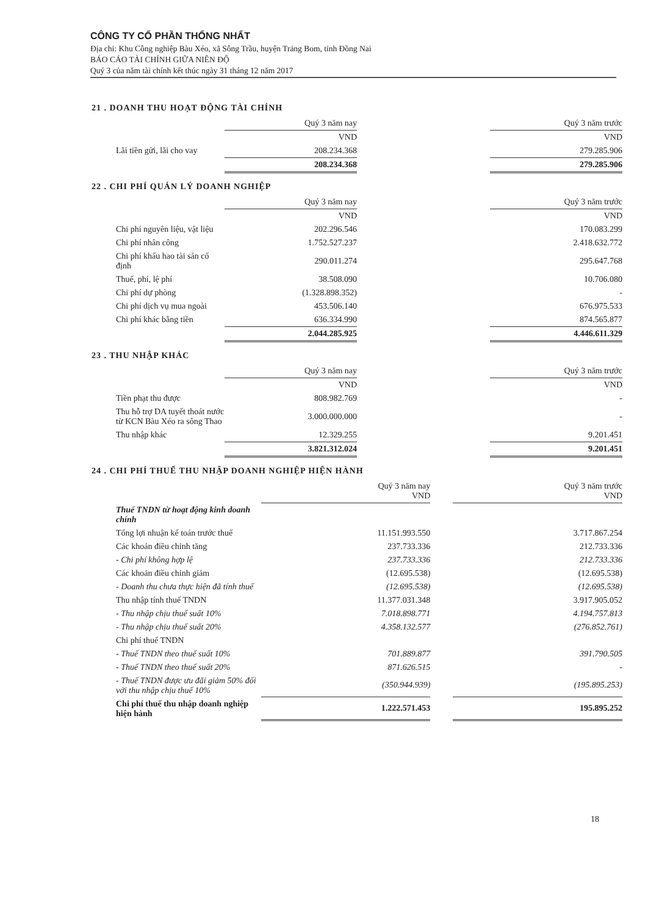CÔNG TY CỔ PHẦN THỐNG NHẤT
Địa chỉ: Khu Công nghiệp Bàu Xéo, xã Sông Trầu, huyện Trảng Bom, tỉnh Đồng Nai
BÁO CÁO TÀI CHÍNH GIỮA NIÊN ĐỘ
Quý 3 của năm tài chính kết thúc ngày 31 tháng 12 năm 2017
21 . DOANH THU HOẠT ĐỘNG TÀI CHÍNH
| | Quý 3 năm nay | | Quý 3 năm trước |
| --- | --- | --- | --- |
| | VND | | VND |
| Lãi tiền gửi, lãi cho vay | 208.234.368 | | 279.285.906 |
| | 208.234.368 | | 279.285.906 |
22 . CHI PHÍ QUẢN LÝ DOANH NGHIỆP
| | Quý 3 năm nay | | Quý 3 năm trước |
| --- | --- | --- | --- |
| | VND | | VND |
| Chi phí nguyên liệu, vật liệu | 202.296.546 | | 170.083.299 |
| Chi phí nhân công | 1.752.527.237 | | 2.418.632.772 |
| Chi phí khấu hao tài sản cố định | 290.011.274 | | 295.647.768 |
| Thuế, phí, lệ phí | 38.508.090 | | 10.706.080 |
| Chi phí dự phòng | (1.328.898.352) | | - |
| Chi phí dịch vụ mua ngoài | 453.506.140 | | 676.975.533 |
| Chi phí khác bằng tiền | 636.334.990 | | 874.565.877 |
| | 2.044.285.925 | | 4.446.611.329 |
23 . THU NHẬP KHÁC
| | Quý 3 năm nay | | Quý 3 năm trước |
| --- | --- | --- | --- |
| | VND | | VND |
| Tiền phạt thu được | 808.982.769 | | - |
| Thu hỗ trợ DA tuyết thoát nước từ KCN Bàu Xéo ra sông Thao | 3.000.000.000 | | - |
| Thu nhập khác | 12.329.255 | | 9.201.451 |
| | 3.821.312.024 | | 9.201.451 |
24 . CHI PHÍ THUẾ THU NHẬP DOANH NGHIỆP HIỆN HÀNH
| | Quý 3 năm nay VND | | Quý 3 năm trước VND |
| --- | --- | --- | --- |
| Thuế TNDN từ hoạt động kinh doanh chính | | | |
| Tổng lợi nhuận kế toán trước thuế | 11.151.993.550 | | 3.717.867.254 |
| Các khoản điều chỉnh tăng | 237.733.336 | | 212.733.336 |
| - Chi phí không hợp lệ | 237.733.336 | | 212.733.336 |
| Các khoản điều chỉnh giảm | (12.695.538) | | (12.695.538) |
| - Doanh thu chưa thực hiện đã tính thuế | (12.695.538) | | (12.695.538) |
| Thu nhập tính thuế TNDN | 11.377.031.348 | | 3.917.905.052 |
| - Thu nhập chịu thuế suất 10% | 7.018.898.771 | | 4.194.757.813 |
| - Thu nhập chịu thuế suất 20% | 4.358.132.577 | | (276.852.761) |
| Chi phí thuế TNDN | | | |
| - Thuế TNDN theo thuế suất 10% | 701.889.877 | | 391.790.505 |
| - Thuế TNDN theo thuế suất 20% | 871.626.515 | | - |
| - Thuế TNDN được ưu đãi giảm 50% đối với thu nhập chịu thuế 10% | (350.944.939) | | (195.895.253) |
| Chi phí thuế thu nhập doanh nghiệp hiện hành | 1.222.571.453 | | 195.895.252 |
18